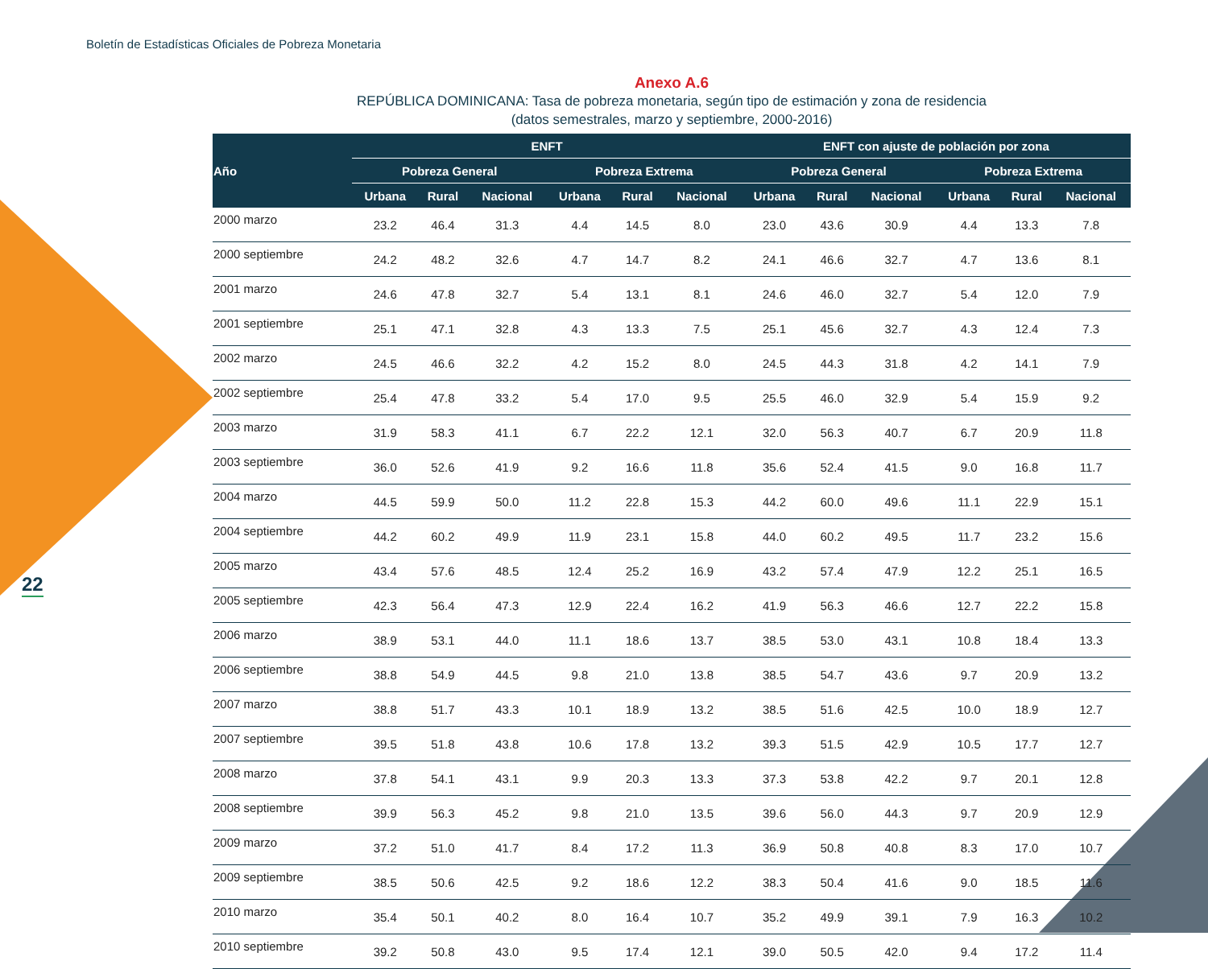Boletín de Estadísticas Oficiales de Pobreza Monetaria
22
Anexo A.6
REPÚBLICA DOMINICANA: Tasa de pobreza monetaria, según tipo de estimación y zona de residencia
(datos semestrales, marzo y septiembre, 2000-2016)
| Año | ENFT | | | | | | ENFT con ajuste de población por zona | | | | | |
| --- | --- | --- | --- | --- | --- | --- | --- | --- | --- | --- | --- | --- |
| | Pobreza General | | | Pobreza Extrema | | | Pobreza General | | | Pobreza Extrema | | |
| | Urbana | Rural | Nacional | Urbana | Rural | Nacional | Urbana | Rural | Nacional | Urbana | Rural | Nacional |
| 2000 marzo | 23.2 | 46.4 | 31.3 | 4.4 | 14.5 | 8.0 | 23.0 | 43.6 | 30.9 | 4.4 | 13.3 | 7.8 |
| 2000 septiembre | 24.2 | 48.2 | 32.6 | 4.7 | 14.7 | 8.2 | 24.1 | 46.6 | 32.7 | 4.7 | 13.6 | 8.1 |
| 2001 marzo | 24.6 | 47.8 | 32.7 | 5.4 | 13.1 | 8.1 | 24.6 | 46.0 | 32.7 | 5.4 | 12.0 | 7.9 |
| 2001 septiembre | 25.1 | 47.1 | 32.8 | 4.3 | 13.3 | 7.5 | 25.1 | 45.6 | 32.7 | 4.3 | 12.4 | 7.3 |
| 2002 marzo | 24.5 | 46.6 | 32.2 | 4.2 | 15.2 | 8.0 | 24.5 | 44.3 | 31.8 | 4.2 | 14.1 | 7.9 |
| 2002 septiembre | 25.4 | 47.8 | 33.2 | 5.4 | 17.0 | 9.5 | 25.5 | 46.0 | 32.9 | 5.4 | 15.9 | 9.2 |
| 2003 marzo | 31.9 | 58.3 | 41.1 | 6.7 | 22.2 | 12.1 | 32.0 | 56.3 | 40.7 | 6.7 | 20.9 | 11.8 |
| 2003 septiembre | 36.0 | 52.6 | 41.9 | 9.2 | 16.6 | 11.8 | 35.6 | 52.4 | 41.5 | 9.0 | 16.8 | 11.7 |
| 2004 marzo | 44.5 | 59.9 | 50.0 | 11.2 | 22.8 | 15.3 | 44.2 | 60.0 | 49.6 | 11.1 | 22.9 | 15.1 |
| 2004 septiembre | 44.2 | 60.2 | 49.9 | 11.9 | 23.1 | 15.8 | 44.0 | 60.2 | 49.5 | 11.7 | 23.2 | 15.6 |
| 2005 marzo | 43.4 | 57.6 | 48.5 | 12.4 | 25.2 | 16.9 | 43.2 | 57.4 | 47.9 | 12.2 | 25.1 | 16.5 |
| 2005 septiembre | 42.3 | 56.4 | 47.3 | 12.9 | 22.4 | 16.2 | 41.9 | 56.3 | 46.6 | 12.7 | 22.2 | 15.8 |
| 2006 marzo | 38.9 | 53.1 | 44.0 | 11.1 | 18.6 | 13.7 | 38.5 | 53.0 | 43.1 | 10.8 | 18.4 | 13.3 |
| 2006 septiembre | 38.8 | 54.9 | 44.5 | 9.8 | 21.0 | 13.8 | 38.5 | 54.7 | 43.6 | 9.7 | 20.9 | 13.2 |
| 2007 marzo | 38.8 | 51.7 | 43.3 | 10.1 | 18.9 | 13.2 | 38.5 | 51.6 | 42.5 | 10.0 | 18.9 | 12.7 |
| 2007 septiembre | 39.5 | 51.8 | 43.8 | 10.6 | 17.8 | 13.2 | 39.3 | 51.5 | 42.9 | 10.5 | 17.7 | 12.7 |
| 2008 marzo | 37.8 | 54.1 | 43.1 | 9.9 | 20.3 | 13.3 | 37.3 | 53.8 | 42.2 | 9.7 | 20.1 | 12.8 |
| 2008 septiembre | 39.9 | 56.3 | 45.2 | 9.8 | 21.0 | 13.5 | 39.6 | 56.0 | 44.3 | 9.7 | 20.9 | 12.9 |
| 2009 marzo | 37.2 | 51.0 | 41.7 | 8.4 | 17.2 | 11.3 | 36.9 | 50.8 | 40.8 | 8.3 | 17.0 | 10.7 |
| 2009 septiembre | 38.5 | 50.6 | 42.5 | 9.2 | 18.6 | 12.2 | 38.3 | 50.4 | 41.6 | 9.0 | 18.5 | 11.6 |
| 2010 marzo | 35.4 | 50.1 | 40.2 | 8.0 | 16.4 | 10.7 | 35.2 | 49.9 | 39.1 | 7.9 | 16.3 | 10.2 |
| 2010 septiembre | 39.2 | 50.8 | 43.0 | 9.5 | 17.4 | 12.1 | 39.0 | 50.5 | 42.0 | 9.4 | 17.2 | 11.4 |